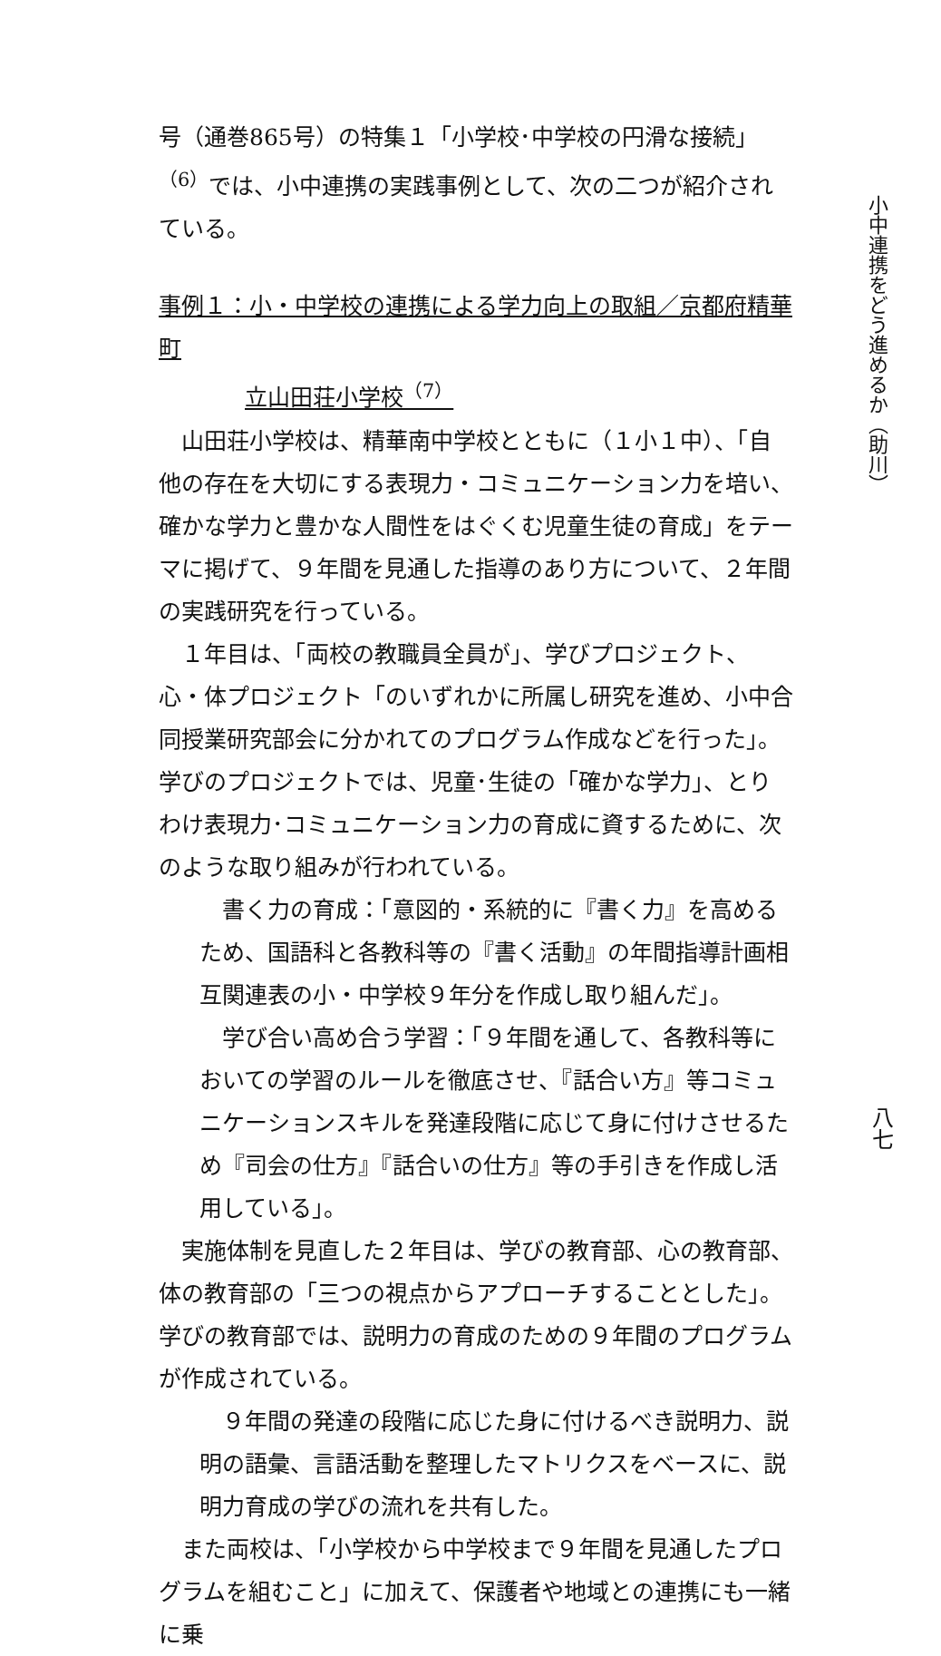号（通巻865号）の特集１「小学校･中学校の円滑な接続」<sup>（6）</sup>では、小中連携の実践事例として、次の二つが紹介されている。
事例１：小・中学校の連携による学力向上の取組／京都府精華町
立山田荘小学校<sup>（7）</sup>
　山田荘小学校は、精華南中学校とともに（１小１中）、「自他の存在を大切にする表現力・コミュニケーション力を培い、確かな学力と豊かな人間性をはぐくむ児童生徒の育成」をテーマに掲げて、９年間を見通した指導のあり方について、２年間の実践研究を行っている。
　１年目は、「両校の教職員全員が」、学びプロジェクト、心・体プロジェクト「のいずれかに所属し研究を進め、小中合同授業研究部会に分かれてのプログラム作成などを行った」。学びのプロジェクトでは、児童･生徒の「確かな学力」、とりわけ表現力･コミュニケーション力の育成に資するために、次のような取り組みが行われている。
　書く力の育成：「意図的・系統的に『書く力』を高めるため、国語科と各教科等の『書く活動』の年間指導計画相互関連表の小・中学校９年分を作成し取り組んだ」。
　学び合い高め合う学習：「９年間を通して、各教科等においての学習のルールを徹底させ、『話合い方』等コミュニケーションスキルを発達段階に応じて身に付けさせるため『司会の仕方』『話合いの仕方』等の手引きを作成し活用している」。
　実施体制を見直した２年目は、学びの教育部、心の教育部、体の教育部の「三つの視点からアプローチすることとした」。学びの教育部では、説明力の育成のための９年間のプログラムが作成されている。
　９年間の発達の段階に応じた身に付けるべき説明力、説明の語彙、言語活動を整理したマトリクスをベースに、説明力育成の学びの流れを共有した。
　また両校は、「小学校から中学校まで９年間を見通したプログラムを組むこと」に加えて、保護者や地域との連携にも一緒に乗
小中連携をどう進めるか（助川）
八七